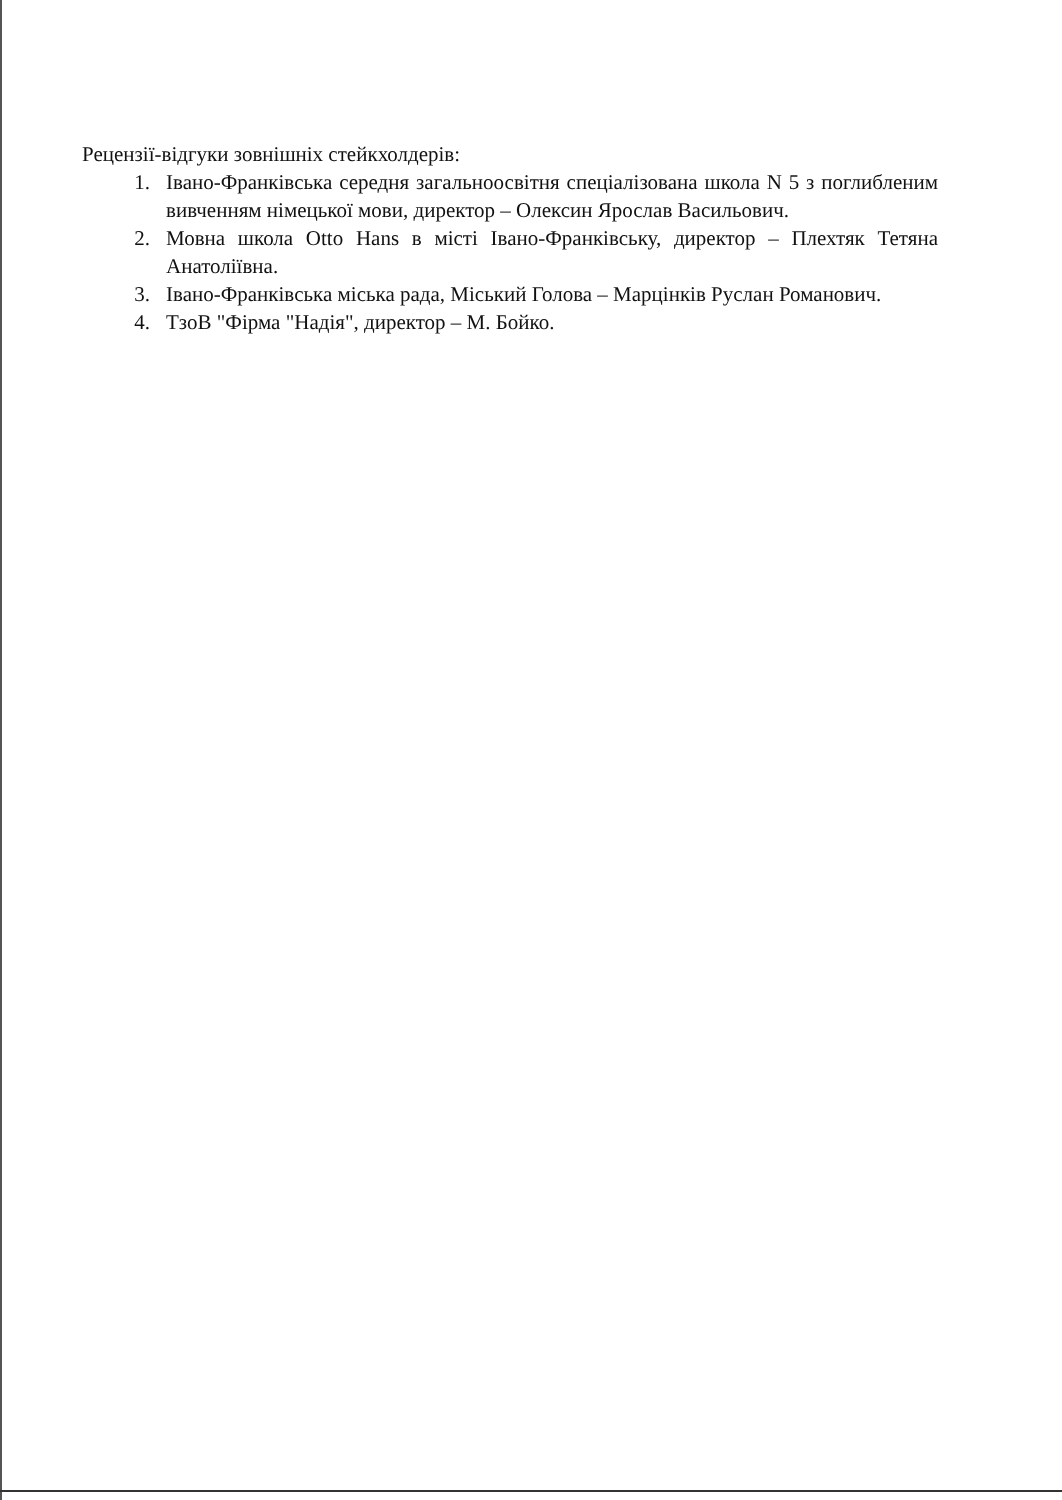Рецензії-відгуки зовнішніх стейкхолдерів:
1. Івано-Франківська середня загальноосвітня спеціалізована школа N 5 з поглибленим вивченням німецької мови, директор – Олексин Ярослав Васильович.
2. Мовна школа Otto Hans в місті Івано-Франківську, директор – Плехтяк Тетяна Анатоліївна.
3. Івано-Франківська міська рада, Міський Голова – Марцінків Руслан Романович.
4. ТзоВ "Фірма "Надія", директор – М. Бойко.